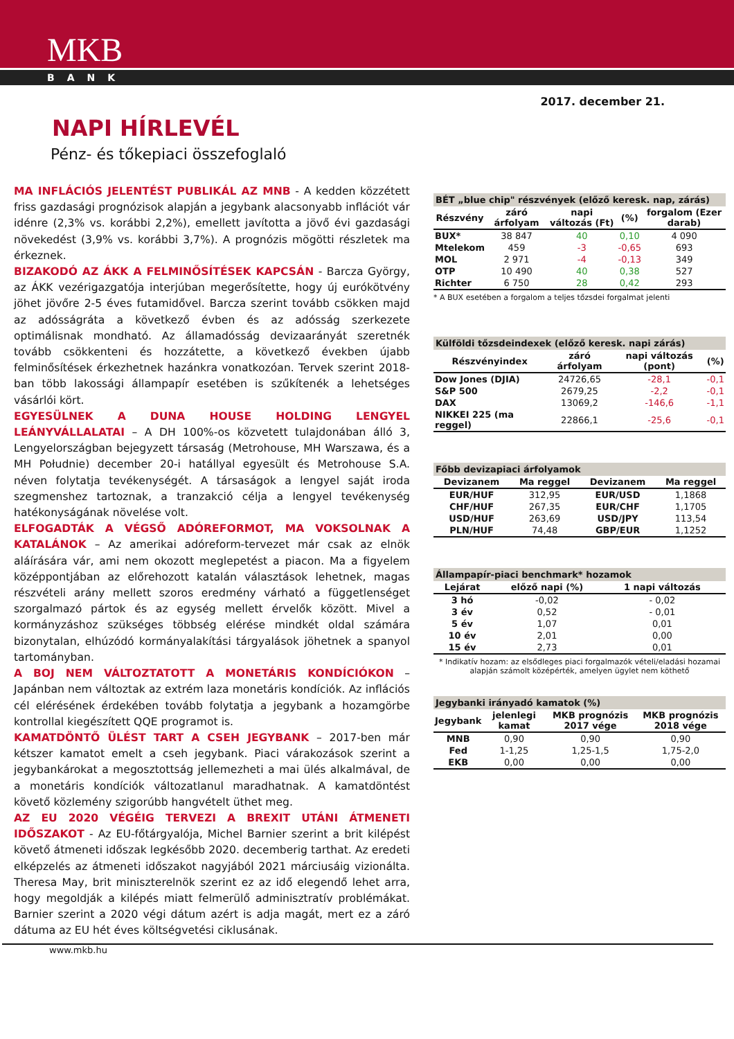MKB
BANK
2017. december 21.
NAPI HÍRLEVÉL
Pénz- és tőkepiaci összefoglaló
MA INFLÁCIÓS JELENTÉST PUBLIKÁL AZ MNB - A kedden közzétett friss gazdasági prognózisok alapján a jegybank alacsonyabb inflációt vár idénre (2,3% vs. korábbi 2,2%), emellett javította a jövő évi gazdasági növekedést (3,9% vs. korábbi 3,7%). A prognózis mögötti részletek ma érkeznek.
BIZAKODÓ AZ ÁKK A FELMINŐSÍTÉSEK KAPCSÁN - Barcza György, az ÁKK vezérigazgatója interjúban megerősítette, hogy új eurókötvény jöhet jövőre 2-5 éves futamidővel. Barcza szerint tovább csökken majd az adósságráta a következő évben és az adósság szerkezete optimálisnak mondható. Az államadósság devizaarányát szeretnék tovább csökkenteni és hozzátette, a következő években újabb felminősítések érkezhetnek hazánkra vonatkozóan. Tervek szerint 2018-ban több lakossági állampapír esetében is szűkítenék a lehetséges vásárlói kört.
EGYESÜLNEK A DUNA HOUSE HOLDING LENGYEL LEÁNYVÁLLALATAI – A DH 100%-os közvetett tulajdonában álló 3, Lengyelországban bejegyzett társaság (Metrohouse, MH Warszawa, és a MH Południe) december 20-i hatállyal egyesült és Metrohouse S.A. néven folytatja tevékenységét. A társaságok a lengyel saját iroda szegmenshez tartoznak, a tranzakció célja a lengyel tevékenység hatékonyságának növelése volt.
ELFOGADTÁK A VÉGSŐ ADÓREFORMOT, MA VOKSOLNAK A KATALÁNOK – Az amerikai adóreform-tervezet már csak az elnök aláírására vár, ami nem okozott meglepetést a piacon. Ma a figyelem középpontjában az előrehozott katalán választások lehetnek, magas részvételi arány mellett szoros eredmény várható a függetlenséget szorgalmazó pártok és az egység mellett érvelők között. Mivel a kormányzáshoz szükséges többség elérése mindkét oldal számára bizonytalan, elhúzódó kormányalakítási tárgyalások jöhetnek a spanyol tartományban.
A BOJ NEM VÁLTOZTATOTT A MONETÁRIS KONDÍCIÓKON – Japánban nem változtak az extrém laza monetáris kondíciók. Az inflációs cél elérésének érdekében tovább folytatja a jegybank a hozamgörbe kontrollal kiegészített QQE programot is.
KAMATDÖNTŐ ÜLÉST TART A CSEH JEGYBANK – 2017-ben már kétszer kamatot emelt a cseh jegybank. Piaci várakozások szerint a jegybankárokat a megosztottság jellemezheti a mai ülés alkalmával, de a monetáris kondíciók változatlanul maradhatnak. A kamatdöntést követő közlemény szigorúbb hangvételt üthet meg.
AZ EU 2020 VÉGÉIG TERVEZI A BREXIT UTÁNI ÁTMENETI IDŐSZAKOT - Az EU-főtárgyalója, Michel Barnier szerint a brit kilépést követő átmeneti időszak legkésőbb 2020. decemberig tarthat. Az eredeti elképzelés az átmeneti időszakot nagyjából 2021 márciusáig vizionálta. Theresa May, brit miniszterelnök szerint ez az idő elegendő lehet arra, hogy megoldják a kilépés miatt felmerülő adminisztratív problémákat. Barnier szerint a 2020 végi dátum azért is adja magát, mert ez a záró dátuma az EU hét éves költségvetési ciklusának.
| BÉT „blue chip" részvények (előző keresk. nap, zárás) | | | | |
| Részvény | záró árfolyam | napi változás (Ft) | (%) | forgalom (Ezer darab) |
| BUX* | 38 847 | 40 | 0,10 | 4 090 |
| Mtelekom | 459 | -3 | -0,65 | 693 |
| MOL | 2 971 | -4 | -0,13 | 349 |
| OTP | 10 490 | 40 | 0,38 | 527 |
| Richter | 6 750 | 28 | 0,42 | 293 |
* A BUX esetében a forgalom a teljes tőzsdei forgalmat jelenti
| Külföldi tőzsdeindexek (előző keresk. napi zárás) | | | |
| Részvényindex | záró árfolyam | napi változás (pont) | (%) |
| Dow Jones (DJIA) | 24726,65 | -28,1 | -0,1 |
| S&P 500 | 2679,25 | -2,2 | -0,1 |
| DAX | 13069,2 | -146,6 | -1,1 |
| NIKKEI 225 (ma reggel) | 22866,1 | -25,6 | -0,1 |
| Főbb devizapiaci árfolyamok | | | |
| Devizanem | Ma reggel | Devizanem | Ma reggel |
| EUR/HUF | 312,95 | EUR/USD | 1,1868 |
| CHF/HUF | 267,35 | EUR/CHF | 1,1705 |
| USD/HUF | 263,69 | USD/JPY | 113,54 |
| PLN/HUF | 74,48 | GBP/EUR | 1,1252 |
| Állampapír-piaci benchmark* hozamok | | | |
| Lejárat | előző napi (%) | 1 napi változás | |
| 3 hó | -0,02 | - 0,02 | |
| 3 év | 0,52 | - 0,01 | |
| 5 év | 1,07 | 0,01 | |
| 10 év | 2,01 | 0,00 | |
| 15 év | 2,73 | 0,01 | |
* Indikatív hozam: az elsődleges piaci forgalmazók vételi/eladási hozamai alapján számolt középérték, amelyen ügylet nem köthető
| Jegybanki irányadó kamatok (%) | | | |
| Jegybank | jelenlegi kamat | MKB prognózis 2017 vége | MKB prognózis 2018 vége |
| MNB | 0,90 | 0,90 | 0,90 |
| Fed | 1-1,25 | 1,25-1,5 | 1,75-2,0 |
| EKB | 0,00 | 0,00 | 0,00 |
www.mkb.hu